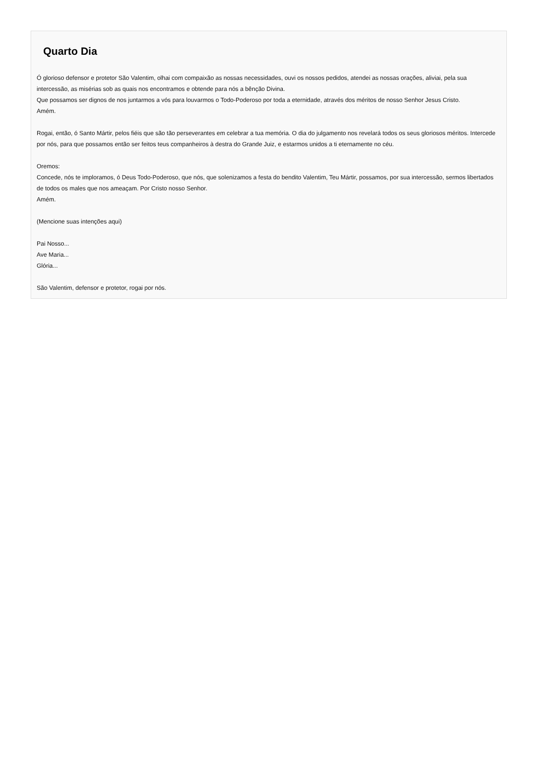Quarto Dia
Ó glorioso defensor e protetor São Valentim, olhai com compaixão as nossas necessidades, ouvi os nossos pedidos, atendei as nossas orações, aliviai, pela sua intercessão, as misérias sob as quais nos encontramos e obtende para nós a bênção Divina.
Que possamos ser dignos de nos juntarmos a vós para louvarmos o Todo-Poderoso por toda a eternidade, através dos méritos de nosso Senhor Jesus Cristo.
Amém.
Rogai, então, ó Santo Mártir, pelos fiéis que são tão perseverantes em celebrar a tua memória. O dia do julgamento nos revelará todos os seus gloriosos méritos. Intercede por nós, para que possamos então ser feitos teus companheiros à destra do Grande Juiz, e estarmos unidos a ti eternamente no céu.
Oremos:
Concede, nós te imploramos, ó Deus Todo-Poderoso, que nós, que solenizamos a festa do bendito Valentim, Teu Mártir, possamos, por sua intercessão, sermos libertados de todos os males que nos ameaçam. Por Cristo nosso Senhor.
Amém.
(Mencione suas intenções aqui)
Pai Nosso...
Ave Maria...
Glória...
São Valentim, defensor e protetor, rogai por nós.